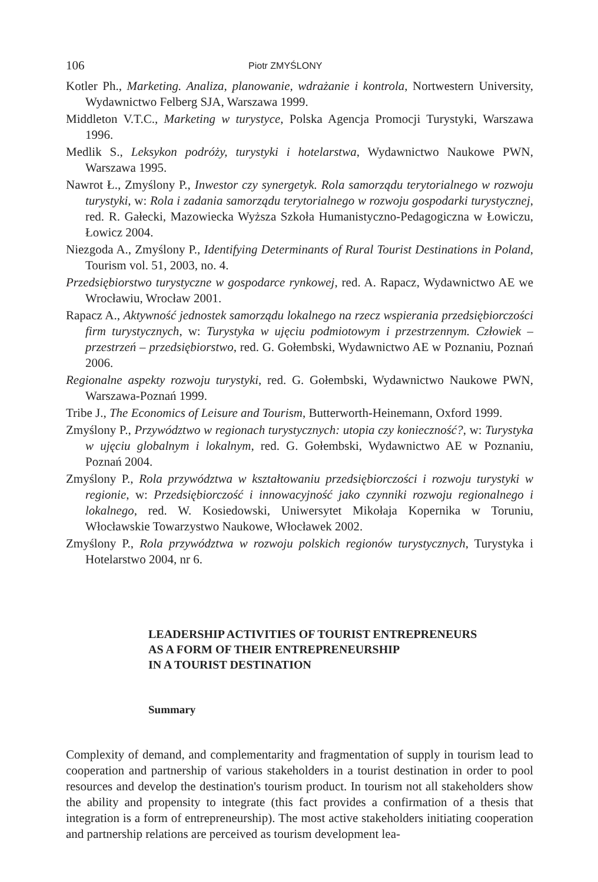106 Piotr ZMYŚLONY
Kotler Ph., Marketing. Analiza, planowanie, wdrażanie i kontrola, Nortwestern University, Wydawnictwo Felberg SJA, Warszawa 1999.
Middleton V.T.C., Marketing w turystyce, Polska Agencja Promocji Turystyki, Warszawa 1996.
Medlik S., Leksykon podróży, turystyki i hotelarstwa, Wydawnictwo Naukowe PWN, Warszawa 1995.
Nawrot Ł., Zmyślony P., Inwestor czy synergetyk. Rola samorządu terytorialnego w rozwoju turystyki, w: Rola i zadania samorządu terytorialnego w rozwoju gospodarki turystycznej, red. R. Gałecki, Mazowiecka Wyższa Szkoła Humanistyczno-Pedagogiczna w Łowiczu, Łowicz 2004.
Niezgoda A., Zmyślony P., Identifying Determinants of Rural Tourist Destinations in Poland, Tourism vol. 51, 2003, no. 4.
Przedsiębiorstwo turystyczne w gospodarce rynkowej, red. A. Rapacz, Wydawnictwo AE we Wrocławiu, Wrocław 2001.
Rapacz A., Aktywność jednostek samorządu lokalnego na rzecz wspierania przedsiębiorczości firm turystycznych, w: Turystyka w ujęciu podmiotowym i przestrzennym. Człowiek – przestrzeń – przedsiębiorstwo, red. G. Gołembski, Wydawnictwo AE w Poznaniu, Poznań 2006.
Regionalne aspekty rozwoju turystyki, red. G. Gołembski, Wydawnictwo Naukowe PWN, Warszawa-Poznań 1999.
Tribe J., The Economics of Leisure and Tourism, Butterworth-Heinemann, Oxford 1999.
Zmyślony P., Przywództwo w regionach turystycznych: utopia czy konieczność?, w: Turystyka w ujęciu globalnym i lokalnym, red. G. Gołembski, Wydawnictwo AE w Poznaniu, Poznań 2004.
Zmyślony P., Rola przywództwa w kształtowaniu przedsiębiorczości i rozwoju turystyki w regionie, w: Przedsiębiorczość i innowacyjność jako czynniki rozwoju regionalnego i lokalnego, red. W. Kosiedowski, Uniwersytet Mikołaja Kopernika w Toruniu, Włocławskie Towarzystwo Naukowe, Włocławek 2002.
Zmyślony P., Rola przywództwa w rozwoju polskich regionów turystycznych, Turystyka i Hotelarstwo 2004, nr 6.
LEADERSHIP ACTIVITIES OF TOURIST ENTREPRENEURS
AS A FORM OF THEIR ENTREPRENEURSHIP
IN A TOURIST DESTINATION
Summary
Complexity of demand, and complementarity and fragmentation of supply in tourism lead to cooperation and partnership of various stakeholders in a tourist destination in order to pool resources and develop the destination's tourism product. In tourism not all stakeholders show the ability and propensity to integrate (this fact provides a confirmation of a thesis that integration is a form of entrepreneurship). The most active stakeholders initiating cooperation and partnership relations are perceived as tourism development lea-